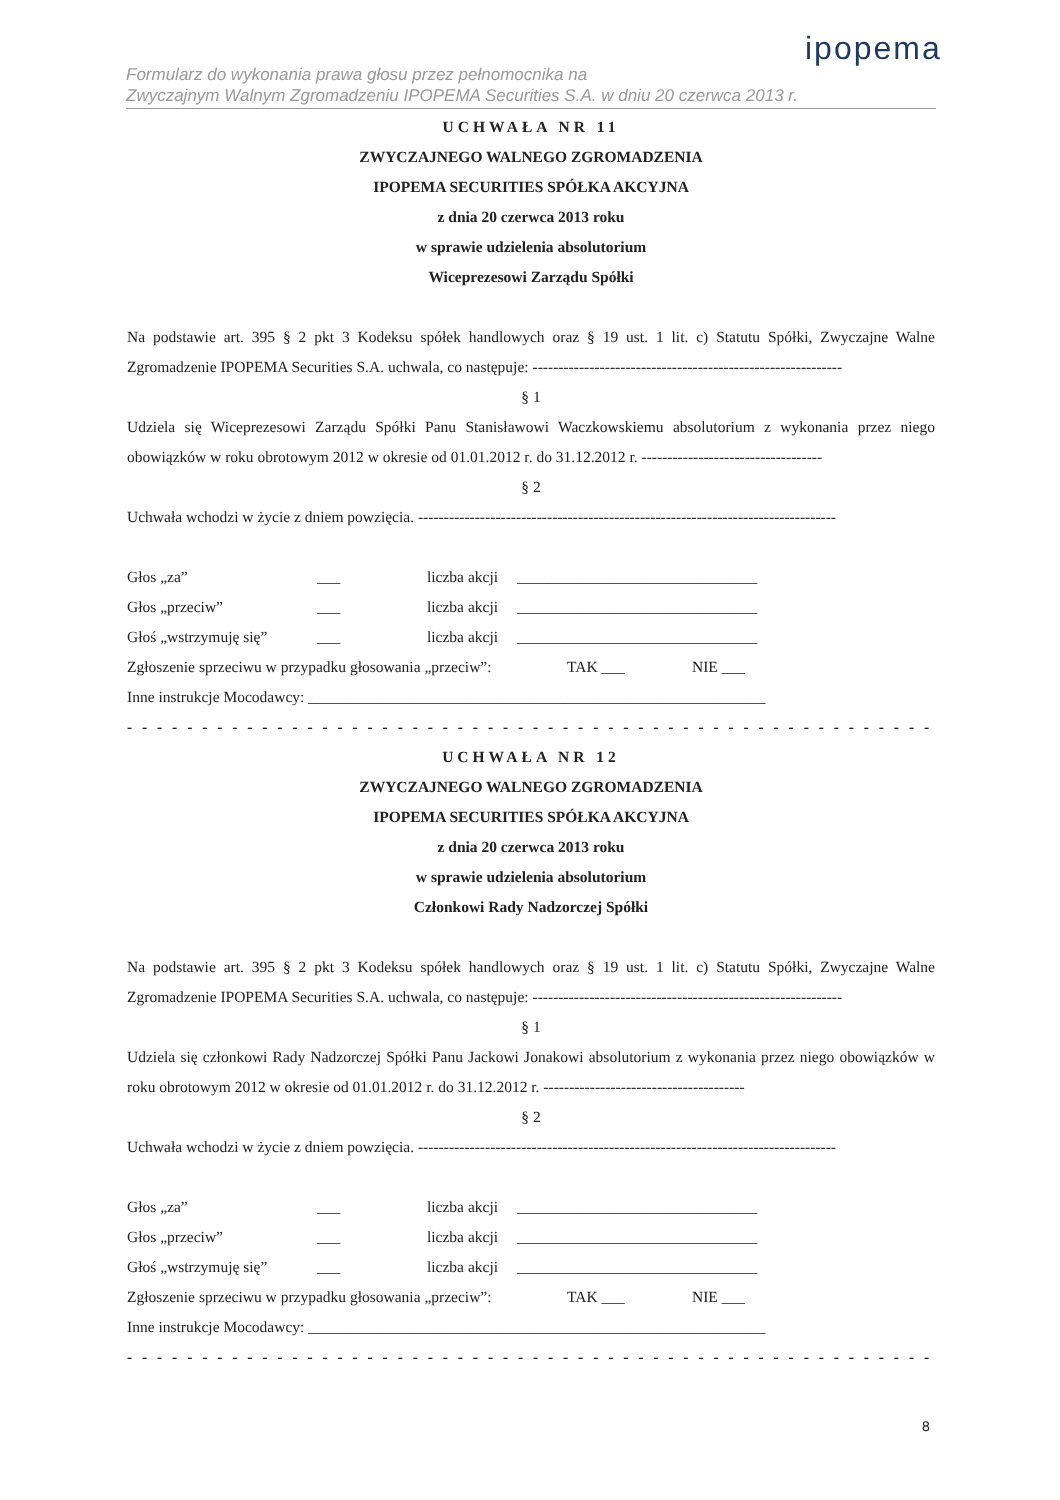ipopema
Formularz do wykonania prawa głosu przez pełnomocnika na
Zwyczajnym Walnym Zgromadzeniu IPOPEMA Securities S.A. w dniu 20 czerwca 2013 r.
UCHWAŁA NR 11
ZWYCZAJNEGO WALNEGO ZGROMADZENIA
IPOPEMA SECURITIES SPÓŁKA AKCYJNA
z dnia 20 czerwca 2013 roku
w sprawie udzielenia absolutorium
Wiceprezesowi Zarządu Spółki
Na podstawie art. 395 § 2 pkt 3 Kodeksu spółek handlowych oraz § 19 ust. 1 lit. c) Statutu Spółki, Zwyczajne Walne Zgromadzenie IPOPEMA Securities S.A. uchwala, co następuje: ------------------------------------------------------------
§ 1
Udziela się Wiceprezesowi Zarządu Spółki Panu Stanisławowi Waczkowskiemu absolutorium z wykonania przez niego obowiązków w roku obrotowym 2012 w okresie od 01.01.2012 r. do 31.12.2012 r. -----------------------------------
§ 2
Uchwała wchodzi w życie z dniem powzięcia. ---------------------------------------------------------------------------------
Głos „za” ___ liczba akcji _______________________________
Głos „przeciw” ___ liczba akcji _______________________________
Głoś „wstrzymuję się” ___ liczba akcji _______________________________
Zgłoszenie sprzeciwu w przypadku głosowania „przeciw”: TAK ___ NIE ___
Inne instrukcje Mocodawcy: ___________________________________________________________
- - - - - - - - - - - - - - - - - - - - - - - - - - - - - - - - - - - - - - - - - - - - - - - - - - - - - - - - - - - - - - - - - - - -
UCHWAŁA NR 12
ZWYCZAJNEGO WALNEGO ZGROMADZENIA
IPOPEMA SECURITIES SPÓŁKA AKCYJNA
z dnia 20 czerwca 2013 roku
w sprawie udzielenia absolutorium
Członkowi Rady Nadzorczej Spółki
Na podstawie art. 395 § 2 pkt 3 Kodeksu spółek handlowych oraz § 19 ust. 1 lit. c) Statutu Spółki, Zwyczajne Walne Zgromadzenie IPOPEMA Securities S.A. uchwala, co następuje: ------------------------------------------------------------
§ 1
Udziela się członkowi Rady Nadzorczej Spółki Panu Jackowi Jonakowi absolutorium z wykonania przez niego obowiązków w roku obrotowym 2012 w okresie od 01.01.2012 r. do 31.12.2012 r. ---------------------------------------
§ 2
Uchwała wchodzi w życie z dniem powzięcia. ---------------------------------------------------------------------------------
Głos „za” ___ liczba akcji _______________________________
Głos „przeciw” ___ liczba akcji _______________________________
Głoś „wstrzymuję się” ___ liczba akcji _______________________________
Zgłoszenie sprzeciwu w przypadku głosowania „przeciw”: TAK ___ NIE ___
Inne instrukcje Mocodawcy: ___________________________________________________________
- - - - - - - - - - - - - - - - - - - - - - - - - - - - - - - - - - - - - - - - - - - - - - - - - - - - - - - - - - - - - - - - - - - -
8